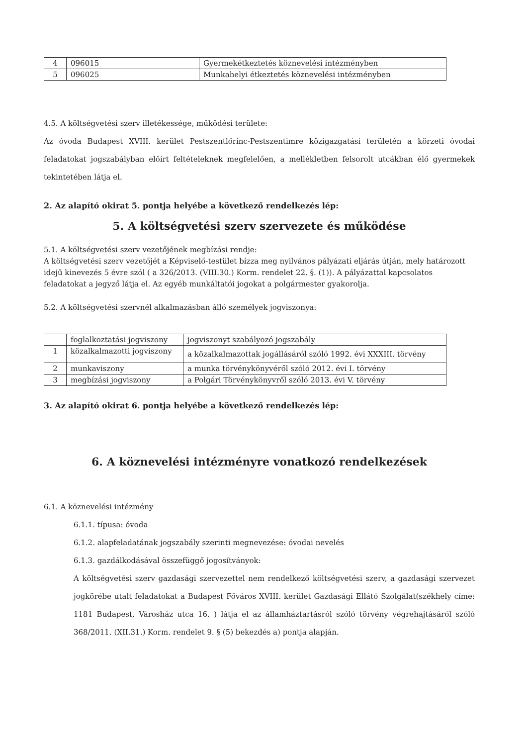| 4 | 096015 | Gyermekétkeztetés köznevelési intézményben |
| 5 | 096025 | Munkahelyi étkeztetés köznevelési intézményben |
4.5. A költségvetési szerv illetékessége, működési területe:
Az óvoda Budapest XVIII. kerület Pestszentlőrinc-Pestszentimre közigazgatási területén a körzeti óvodai feladatokat jogszabályban előírt feltételeknek megfelelően, a mellékletben felsorolt utcákban élő gyermekek tekintetében látja el.
2. Az alapító okirat 5. pontja helyébe a következő rendelkezés lép:
5. A költségvetési szerv szervezete és működése
5.1. A költségvetési szerv vezetőjének megbízási rendje:
A költségvetési szerv vezetőjét a Képviselő-testület bízza meg nyilvános pályázati eljárás útján, mely határozott idejű kinevezés 5 évre szól ( a 326/2013. (VIII.30.) Korm. rendelet 22. §. (1)). A pályázattal kapcsolatos feladatokat a jegyző látja el. Az egyéb munkáltatói jogokat a polgármester gyakorolja.
5.2. A költségvetési szervnél alkalmazásban álló személyek jogviszonya:
| | foglalkoztatási jogviszony | jogviszonyt szabályozó jogszabály |
| --- | --- | --- |
| 1 | közalkalmazotti jogviszony | a közalkalmazottak jogállásáról szóló 1992. évi XXXIII. törvény |
| 2 | munkaviszony | a munka törvénykönyvéről szóló 2012. évi I. törvény |
| 3 | megbízási jogviszony | a Polgári Törvénykönyvről szóló 2013. évi V. törvény |
3. Az alapító okirat 6. pontja helyébe a következő rendelkezés lép:
6. A köznevelési intézményre vonatkozó rendelkezések
6.1. A köznevelési intézmény
6.1.1. típusa: óvoda
6.1.2. alapfeladatának jogszabály szerinti megnevezése: óvodai nevelés
6.1.3. gazdálkodásával összefüggő jogosítványok:
A költségvetési szerv gazdasági szervezettel nem rendelkező költségvetési szerv, a gazdasági szervezet jogkörébe utalt feladatokat a Budapest Főváros XVIII. kerület Gazdasági Ellátó Szolgálat(székhely címe: 1181 Budapest, Városház utca 16. ) látja el az államháztartásról szóló törvény végrehajtásáról szóló 368/2011. (XII.31.) Korm. rendelet 9. § (5) bekezdés a) pontja alapján.